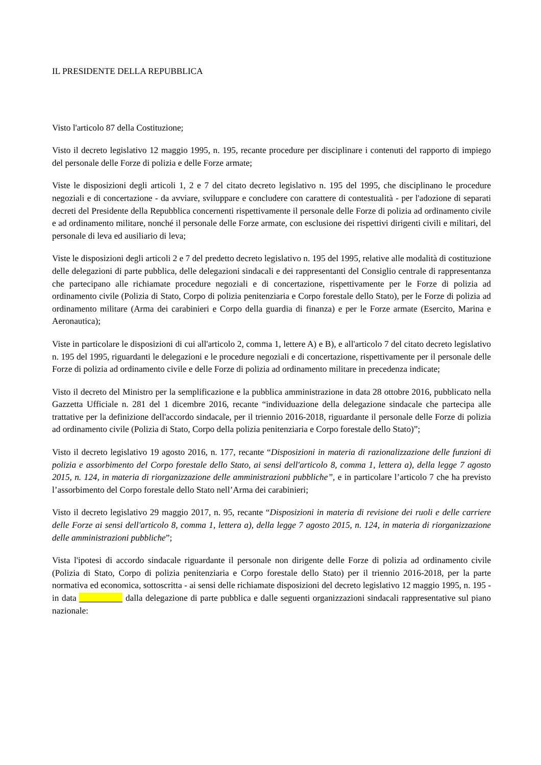IL PRESIDENTE DELLA REPUBBLICA
Visto l'articolo 87 della Costituzione;
Visto il decreto legislativo 12 maggio 1995, n. 195, recante procedure per disciplinare i contenuti del rapporto di impiego del personale delle Forze di polizia e delle Forze armate;
Viste le disposizioni degli articoli 1, 2 e 7 del citato decreto legislativo n. 195 del 1995, che disciplinano le procedure negoziali e di concertazione - da avviare, sviluppare e concludere con carattere di contestualità - per l'adozione di separati decreti del Presidente della Repubblica concernenti rispettivamente il personale delle Forze di polizia ad ordinamento civile e ad ordinamento militare, nonché il personale delle Forze armate, con esclusione dei rispettivi dirigenti civili e militari, del personale di leva ed ausiliario di leva;
Viste le disposizioni degli articoli 2 e 7 del predetto decreto legislativo n. 195 del 1995, relative alle modalità di costituzione delle delegazioni di parte pubblica, delle delegazioni sindacali e dei rappresentanti del Consiglio centrale di rappresentanza che partecipano alle richiamate procedure negoziali e di concertazione, rispettivamente per le Forze di polizia ad ordinamento civile (Polizia di Stato, Corpo di polizia penitenziaria e Corpo forestale dello Stato), per le Forze di polizia ad ordinamento militare (Arma dei carabinieri e Corpo della guardia di finanza) e per le Forze armate (Esercito, Marina e Aeronautica);
Viste in particolare le disposizioni di cui all'articolo 2, comma 1, lettere A) e B), e all'articolo 7 del citato decreto legislativo n. 195 del 1995, riguardanti le delegazioni e le procedure negoziali e di concertazione, rispettivamente per il personale delle Forze di polizia ad ordinamento civile e delle Forze di polizia ad ordinamento militare in precedenza indicate;
Visto il decreto del Ministro per la semplificazione e la pubblica amministrazione in data 28 ottobre 2016, pubblicato nella Gazzetta Ufficiale n. 281 del 1 dicembre 2016, recante “individuazione della delegazione sindacale che partecipa alle trattative per la definizione dell'accordo sindacale, per il triennio 2016-2018, riguardante il personale delle Forze di polizia ad ordinamento civile (Polizia di Stato, Corpo della polizia penitenziaria e Corpo forestale dello Stato)”;
Visto il decreto legislativo 19 agosto 2016, n. 177, recante “Disposizioni in materia di razionalizzazione delle funzioni di polizia e assorbimento del Corpo forestale dello Stato, ai sensi dell'articolo 8, comma 1, lettera a), della legge 7 agosto 2015, n. 124, in materia di riorganizzazione delle amministrazioni pubbliche”, e in particolare l’articolo 7 che ha previsto l’assorbimento del Corpo forestale dello Stato nell’Arma dei carabinieri;
Visto il decreto legislativo 29 maggio 2017, n. 95, recante “Disposizioni in materia di revisione dei ruoli e delle carriere delle Forze ai sensi dell'articolo 8, comma 1, lettera a), della legge 7 agosto 2015, n. 124, in materia di riorganizzazione delle amministrazioni pubbliche”;
Vista l'ipotesi di accordo sindacale riguardante il personale non dirigente delle Forze di polizia ad ordinamento civile (Polizia di Stato, Corpo di polizia penitenziaria e Corpo forestale dello Stato) per il triennio 2016-2018, per la parte normativa ed economica, sottoscritta - ai sensi delle richiamate disposizioni del decreto legislativo 12 maggio 1995, n. 195 - in data dalla delegazione di parte pubblica e dalle seguenti organizzazioni sindacali rappresentative sul piano nazionale: